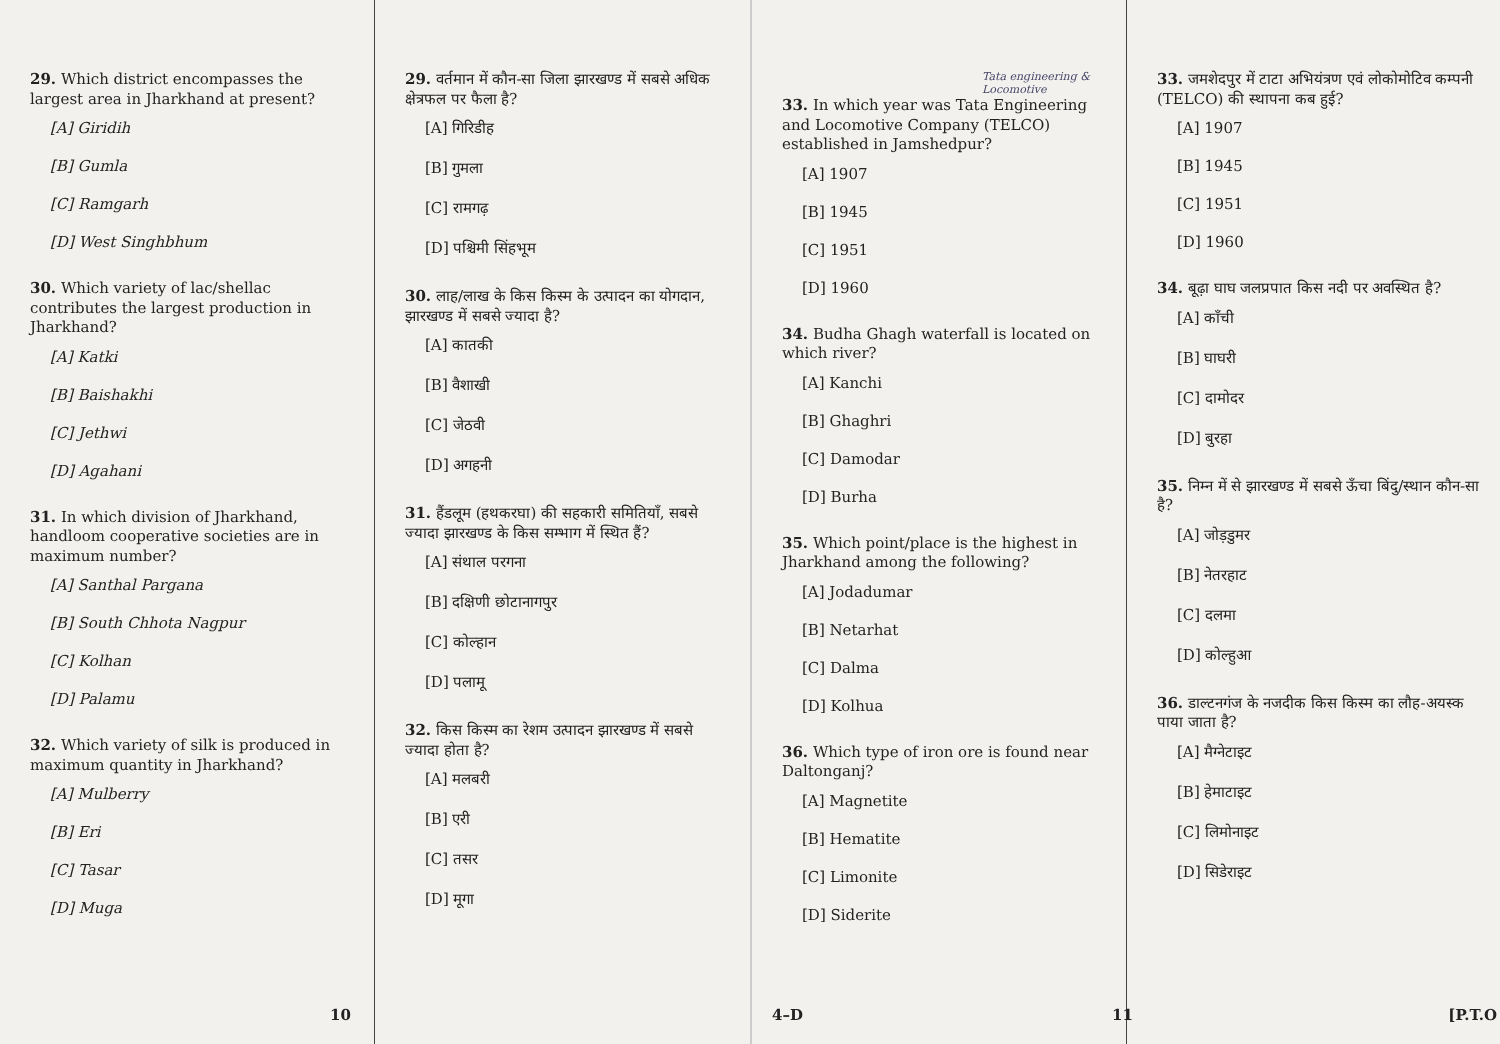29. Which district encompasses the largest area in Jharkhand at present?
[A] Giridih
[B] Gumla
[C] Ramgarh
[D] West Singhbhum
30. Which variety of lac/shellac contributes the largest production in Jharkhand?
[A] Katki
[B] Baishakhi
[C] Jethwi
[D] Agahani
31. In which division of Jharkhand, handloom cooperative societies are in maximum number?
[A] Santhal Pargana
[B] South Chhota Nagpur
[C] Kolhan
[D] Palamu
32. Which variety of silk is produced in maximum quantity in Jharkhand?
[A] Mulberry
[B] Eri
[C] Tasar
[D] Muga
29. वर्तमान में कौन-सा जिला झारखण्ड में सबसे अधिक क्षेत्रफल पर फैला है?
[A] गिरिडीह
[B] गुमला
[C] रामगढ़
[D] पश्चिमी सिंहभूम
30. लाह/लाख के किस किस्म के उत्पादन का योगदान, झारखण्ड में सबसे ज्यादा है?
[A] कातकी
[B] वैशाखी
[C] जेठवी
[D] अगहनी
31. हैंडलूम (हथकरघा) की सहकारी समितियाँ, सबसे ज्यादा झारखण्ड के किस सम्भाग में स्थित हैं?
[A] संथाल परगना
[B] दक्षिणी छोटानागपुर
[C] कोल्हान
[D] पलामू
32. किस किस्म का रेशम उत्पादन झारखण्ड में सबसे ज्यादा होता है?
[A] मलबरी
[B] एरी
[C] तसर
[D] मूगा
10
Tata engineering & Locomotive
33. In which year was Tata Engineering and Locomotive Company (TELCO) established in Jamshedpur?
[A] 1907
[B] 1945
[C] 1951
[D] 1960
34. Budha Ghagh waterfall is located on which river?
[A] Kanchi
[B] Ghaghri
[C] Damodar
[D] Burha
35. Which point/place is the highest in Jharkhand among the following?
[A] Jodadumar
[B] Netarhat
[C] Dalma
[D] Kolhua
36. Which type of iron ore is found near Daltonganj?
[A] Magnetite
[B] Hematite
[C] Limonite
[D] Siderite
33. जमशेदपुर में टाटा अभियंत्रण एवं लोकोमोटिव कम्पनी (TELCO) की स्थापना कब हुई?
[A] 1907
[B] 1945
[C] 1951
[D] 1960
34. बूढ़ा घाघ जलप्रपात किस नदी पर अवस्थित है?
[A] काँची
[B] घाघरी
[C] दामोदर
[D] बुरहा
35. निम्न में से झारखण्ड में सबसे ऊँचा बिंदु/स्थान कौन-सा है?
[A] जोड़डुमर
[B] नेतरहाट
[C] दलमा
[D] कोल्हुआ
36. डाल्टनगंज के नजदीक किस किस्म का लौह-अयस्क पाया जाता है?
[A] मैग्नेटाइट
[B] हेमाटाइट
[C] लिमोनाइट
[D] सिडेराइट
4–D 11 [P.T.O